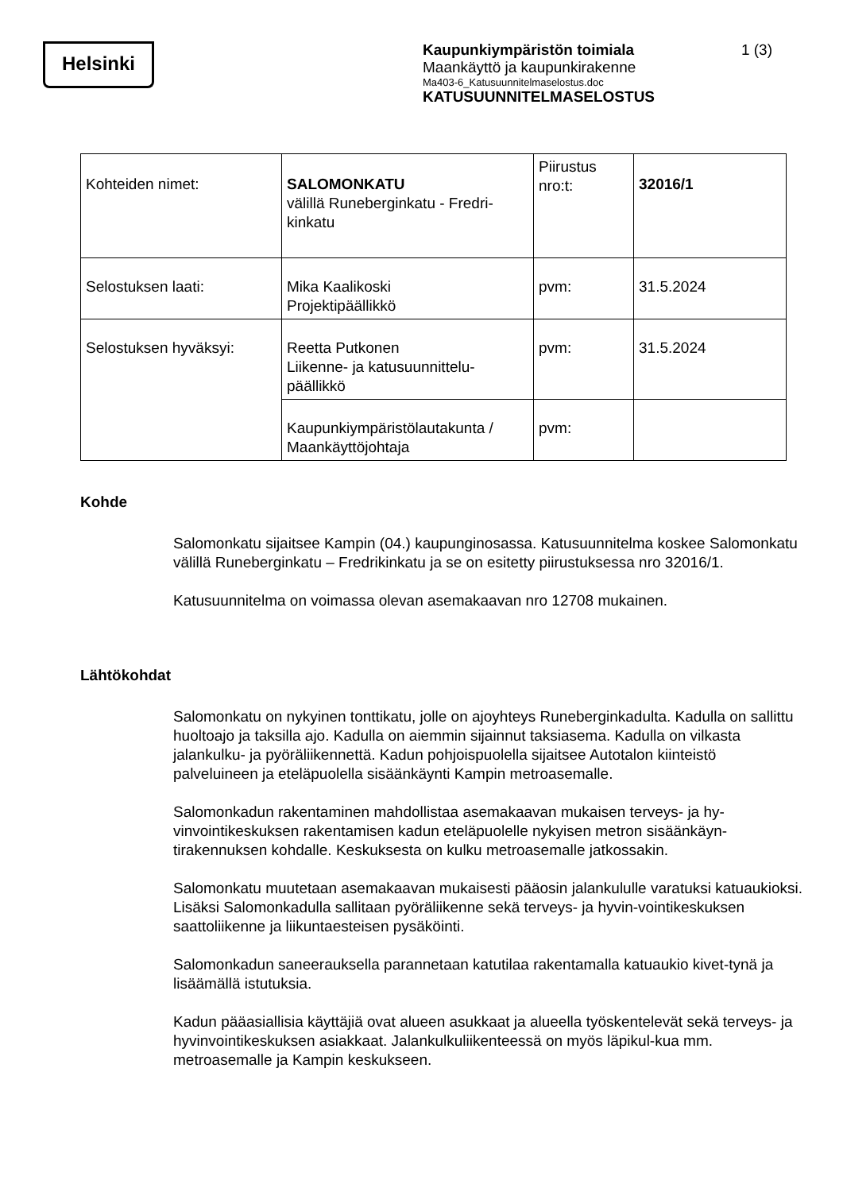Helsinki
Kaupunkiympäristön toimiala 1 (3)
Maankäyttö ja kaupunkirakenne
Ma403-6_Katusuunnitelmaselostus.doc
KATUSUUNNITELMASELOSTUS
| Kohteiden nimet: | SALOMONKATU välillä Runeberginkatu - Fredri-kinkatu | Piirustus nro:t: | 32016/1 |
| Selostuksen laati: | Mika Kaalikoski Projektipäällikkö | pvm: | 31.5.2024 |
| Selostuksen hyväksyi: | Reetta Putkonen Liikenne- ja katusuunnittelu-päällikkö | pvm: | 31.5.2024 |
| | Kaupunkiympäristölautakunta / Maankäyttöjohtaja | pvm: | |
Kohde
Salomonkatu sijaitsee Kampin (04.) kaupunginosassa. Katusuunnitelma koskee Salomonkatu välillä Runeberginkatu – Fredrikinkatu ja se on esitetty piirustuksessa nro 32016/1.
Katusuunnitelma on voimassa olevan asemakaavan nro 12708 mukainen.
Lähtökohdat
Salomonkatu on nykyinen tonttikatu, jolle on ajoyhteys Runeberginkadulta. Kadulla on sallittu huoltoajo ja taksilla ajo. Kadulla on aiemmin sijainnut taksiasema. Kadulla on vilkasta jalankulku- ja pyöräliikennettä. Kadun pohjoispuolella sijaitsee Autotalon kiinteistö palveluineen ja eteläpuolella sisäänkäynti Kampin metroasemalle.
Salomonkadun rakentaminen mahdollistaa asemakaavan mukaisen terveys- ja hy-vinvointikeskuksen rakentamisen kadun eteläpuolelle nykyisen metron sisäänkäyn-tirakennuksen kohdalle. Keskuksesta on kulku metroasemalle jatkossakin.
Salomonkatu muutetaan asemakaavan mukaisesti pääosin jalankululle varatuksi katuaukioksi. Lisäksi Salomonkadulla sallitaan pyöräliikenne sekä terveys- ja hyvin-vointikeskuksen saattoliikenne ja liikuntaesteisen pysäköinti.
Salomonkadun saneerauksella parannetaan katutilaa rakentamalla katuaukio kivet-tynä ja lisäämällä istutuksia.
Kadun pääasiallisia käyttäjiä ovat alueen asukkaat ja alueella työskentelevät sekä terveys- ja hyvinvointikeskuksen asiakkaat. Jalankulkuliikenteessä on myös läpikul-kua mm. metroasemalle ja Kampin keskukseen.